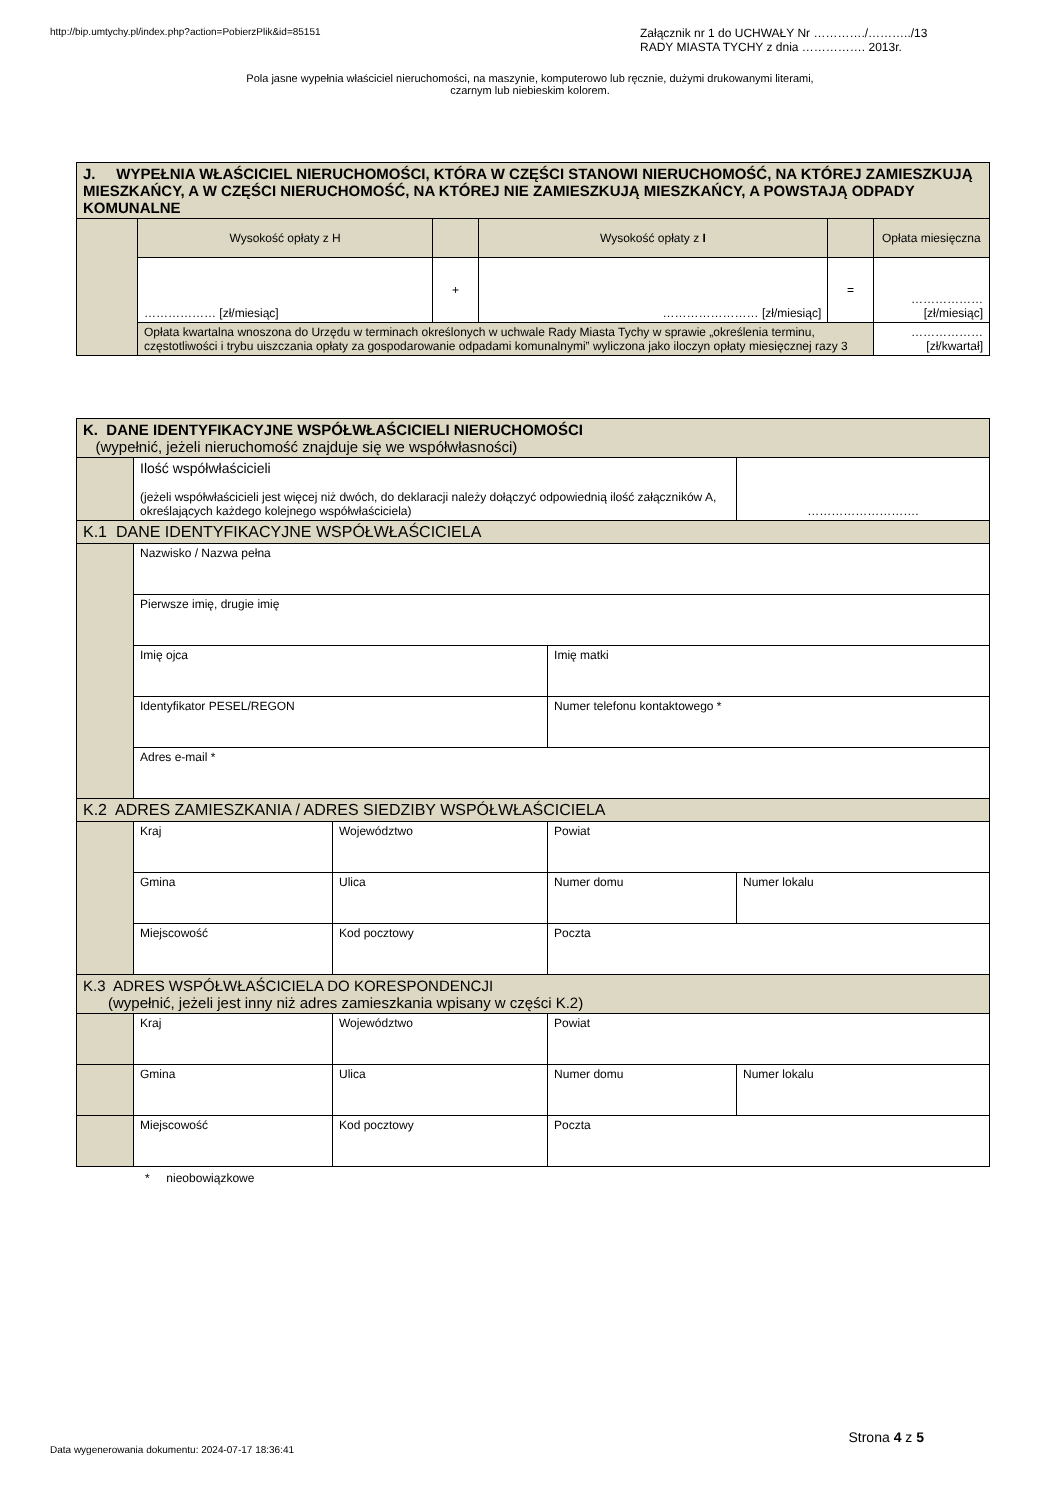http://bip.umtychy.pl/index.php?action=PobierzPlik&id=85151
Załącznik nr 1 do UCHWAŁY Nr …………./………../13
RADY MIASTA TYCHY z dnia ……………. 2013r.
Pola jasne wypełnia właściciel nieruchomości, na maszynie, komputerowo lub ręcznie, dużymi drukowanymi literami,
czarnym lub niebieskim kolorem.
| J. WYPEŁNIA WŁAŚCICIEL NIERUCHOMOŚCI, KTÓRA W CZĘŚCI STANOWI NIERUCHOMOŚĆ, NA KTÓREJ ZAMIESZKUJĄ MIESZKAŃCY, A W CZĘŚCI NIERUCHOMOŚĆ, NA KTÓREJ NIE ZAMIESZKUJĄ MIESZKAŃCY, A POWSTAJĄ ODPADY KOMUNALNE | | | | | |
| | Wysokość opłaty z H | | Wysokość opłaty z I | | Opłata miesięczna |
| | ……………… [zł/miesiąc] | + | …………………… [zł/miesiąc] | = | ……………… [zł/miesiąc] |
| | Opłata kwartalna wnoszona do Urzędu w terminach określonych w uchwale Rady Miasta Tychy w sprawie „określenia terminu, częstotliwości i trybu uiszczania opłaty za gospodarowanie odpadami komunalnymi” wyliczona jako iloczyn opłaty miesięcznej razy 3 | | | | ……………… [zł/kwartał] |
| K. DANE IDENTYFIKACYJNE WSPÓŁWŁAŚCICIELI NIERUCHOMOŚCI (wypełnić, jeżeli nieruchomość znajduje się we współwłasności) | | | | |
| | Ilość współwłaścicieli (jeżeli współwłaścicieli jest więcej niż dwóch, do deklaracji należy dołączyć odpowiednią ilość załączników A, określających każdego kolejnego współwłaściciela) | | | ………………………. |
| K.1 DANE IDENTYFIKACYJNE WSPÓŁWŁAŚCICIELA | | | | |
| | Nazwisko / Nazwa pełna | | | |
| | Pierwsze imię, drugie imię | | | |
| | Imię ojca | | Imię matki | |
| | Identyfikator PESEL/REGON | | Numer telefonu kontaktowego * | |
| | Adres e-mail * | | | |
| K.2 ADRES ZAMIESZKANIA / ADRES SIEDZIBY WSPÓŁWŁAŚCICIELA | | | | |
| | Kraj | Województwo | Powiat | |
| | Gmina | Ulica | Numer domu | Numer lokalu |
| | Miejscowość | Kod pocztowy | Poczta | |
| K.3 ADRES WSPÓŁWŁAŚCICIELA DO KORESPONDENCJI (wypełnić, jeżeli jest inny niż adres zamieszkania wpisany w części K.2) | | | | |
| | Kraj | Województwo | Powiat | |
| | Gmina | Ulica | Numer domu | Numer lokalu |
| | Miejscowość | Kod pocztowy | Poczta | |
* nieobowiązkowe
Strona 4 z 5
Data wygenerowania dokumentu: 2024-07-17 18:36:41